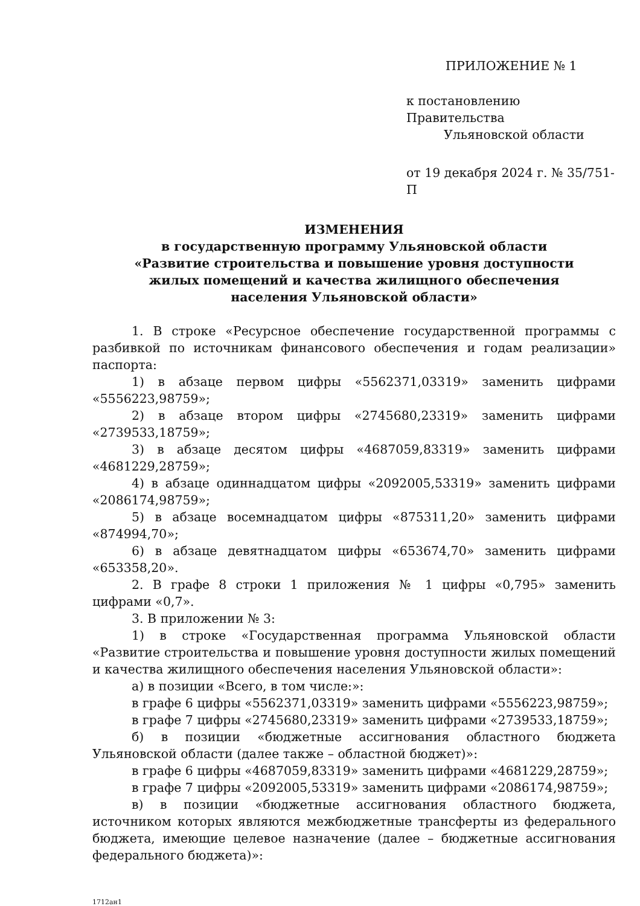ПРИЛОЖЕНИЕ № 1
к постановлению Правительства
Ульяновской области
от 19 декабря 2024 г. № 35/751-П
ИЗМЕНЕНИЯ
в государственную программу Ульяновской области
«Развитие строительства и повышение уровня доступности
жилых помещений и качества жилищного обеспечения
населения Ульяновской области»
1. В строке «Ресурсное обеспечение государственной программы с разбивкой по источникам финансового обеспечения и годам реализации» паспорта:
1) в абзаце первом цифры «5562371,03319» заменить цифрами «5556223,98759»;
2) в абзаце втором цифры «2745680,23319» заменить цифрами «2739533,18759»;
3) в абзаце десятом цифры «4687059,83319» заменить цифрами «4681229,28759»;
4) в абзаце одиннадцатом цифры «2092005,53319» заменить цифрами «2086174,98759»;
5) в абзаце восемнадцатом цифры «875311,20» заменить цифрами «874994,70»;
6) в абзаце девятнадцатом цифры «653674,70» заменить цифрами «653358,20».
2. В графе 8 строки 1 приложения № 1 цифры «0,795» заменить цифрами «0,7».
3. В приложении № 3:
1) в строке «Государственная программа Ульяновской области «Развитие строительства и повышение уровня доступности жилых помещений и качества жилищного обеспечения населения Ульяновской области»:
а) в позиции «Всего, в том числе:»:
в графе 6 цифры «5562371,03319» заменить цифрами «5556223,98759»;
в графе 7 цифры «2745680,23319» заменить цифрами «2739533,18759»;
б) в позиции «бюджетные ассигнования областного бюджета Ульяновской области (далее также – областной бюджет)»:
в графе 6 цифры «4687059,83319» заменить цифрами «4681229,28759»;
в графе 7 цифры «2092005,53319» заменить цифрами «2086174,98759»;
в) в позиции «бюджетные ассигнования областного бюджета, источником которых являются межбюджетные трансферты из федерального бюджета, имеющие целевое назначение (далее – бюджетные ассигнования федерального бюджета)»:
1712ан1